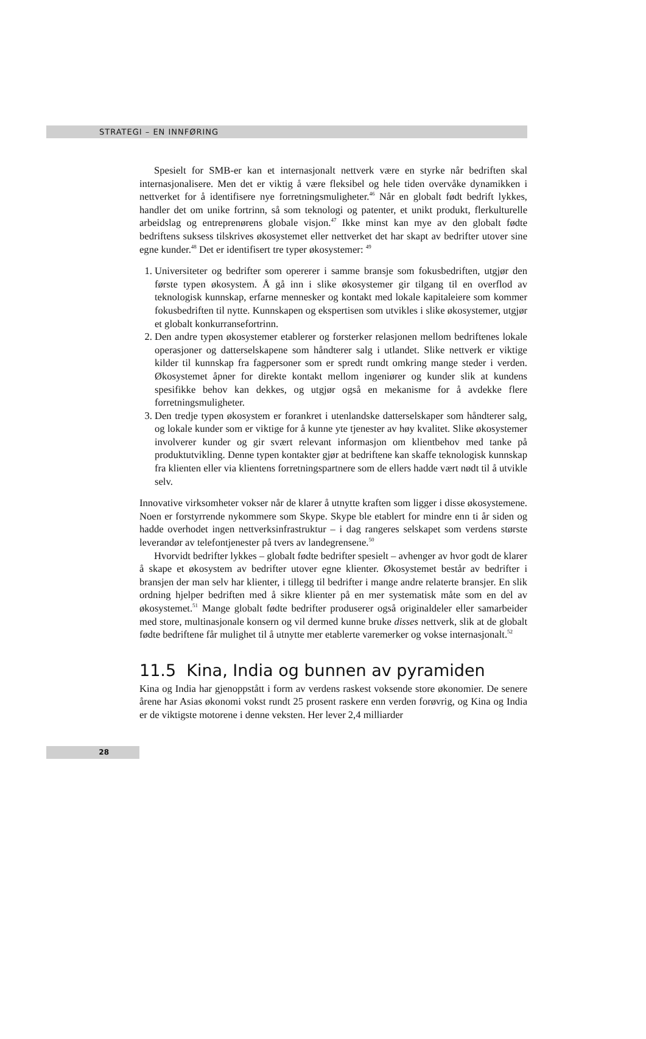STRATEGI – EN INNFØRING
Spesielt for SMB-er kan et internasjonalt nettverk være en styrke når bedriften skal internasjonalisere. Men det er viktig å være fleksibel og hele tiden overvåke dynamikken i nettverket for å identifisere nye forretningsmuligheter.<sup>46</sup> Når en globalt født bedrift lykkes, handler det om unike fortrinn, så som teknologi og patenter, et unikt produkt, flerkulturelle arbeidslag og entreprenørens globale visjon.<sup>47</sup> Ikke minst kan mye av den globalt fødte bedriftens suksess tilskrives økosystemet eller nettverket det har skapt av bedrifter utover sine egne kunder.<sup>48</sup> Det er identifisert tre typer økosystemer: <sup>49</sup>
1. Universiteter og bedrifter som opererer i samme bransje som fokusbedriften, utgjør den første typen økosystem. Å gå inn i slike økosystemer gir tilgang til en overflod av teknologisk kunnskap, erfarne mennesker og kontakt med lokale kapitaleiere som kommer fokusbedriften til nytte. Kunnskapen og ekspertisen som utvikles i slike økosystemer, utgjør et globalt konkurransefortrinn.
2. Den andre typen økosystemer etablerer og forsterker relasjonen mellom bedriftenes lokale operasjoner og datterselskapene som håndterer salg i utlandet. Slike nettverk er viktige kilder til kunnskap fra fagpersoner som er spredt rundt omkring mange steder i verden. Økosystemet åpner for direkte kontakt mellom ingeniører og kunder slik at kundens spesifikke behov kan dekkes, og utgjør også en mekanisme for å avdekke flere forretningsmuligheter.
3. Den tredje typen økosystem er forankret i utenlandske datterselskaper som håndterer salg, og lokale kunder som er viktige for å kunne yte tjenester av høy kvalitet. Slike økosystemer involverer kunder og gir svært relevant informasjon om klientbehov med tanke på produktutvikling. Denne typen kontakter gjør at bedriftene kan skaffe teknologisk kunnskap fra klienten eller via klientens forretningspartnere som de ellers hadde vært nødt til å utvikle selv.
Innovative virksomheter vokser når de klarer å utnytte kraften som ligger i disse økosystemene. Noen er forstyrrende nykommere som Skype. Skype ble etablert for mindre enn ti år siden og hadde overhodet ingen nettverksinfrastruktur – i dag rangeres selskapet som verdens største leverandør av telefontjenester på tvers av landegrensene.<sup>50</sup>
Hvorvidt bedrifter lykkes – globalt fødte bedrifter spesielt – avhenger av hvor godt de klarer å skape et økosystem av bedrifter utover egne klienter. Økosystemet består av bedrifter i bransjen der man selv har klienter, i tillegg til bedrifter i mange andre relaterte bransjer. En slik ordning hjelper bedriften med å sikre klienter på en mer systematisk måte som en del av økosystemet.<sup>51</sup> Mange globalt fødte bedrifter produserer også originaldeler eller samarbeider med store, multinasjonale konsern og vil dermed kunne bruke disses nettverk, slik at de globalt fødte bedriftene får mulighet til å utnytte mer etablerte varemerker og vokse internasjonalt.<sup>52</sup>
11.5 Kina, India og bunnen av pyramiden
Kina og India har gjenoppstått i form av verdens raskest voksende store økonomier. De senere årene har Asias økonomi vokst rundt 25 prosent raskere enn verden forøvrig, og Kina og India er de viktigste motorene i denne veksten. Her lever 2,4 milliarder
28